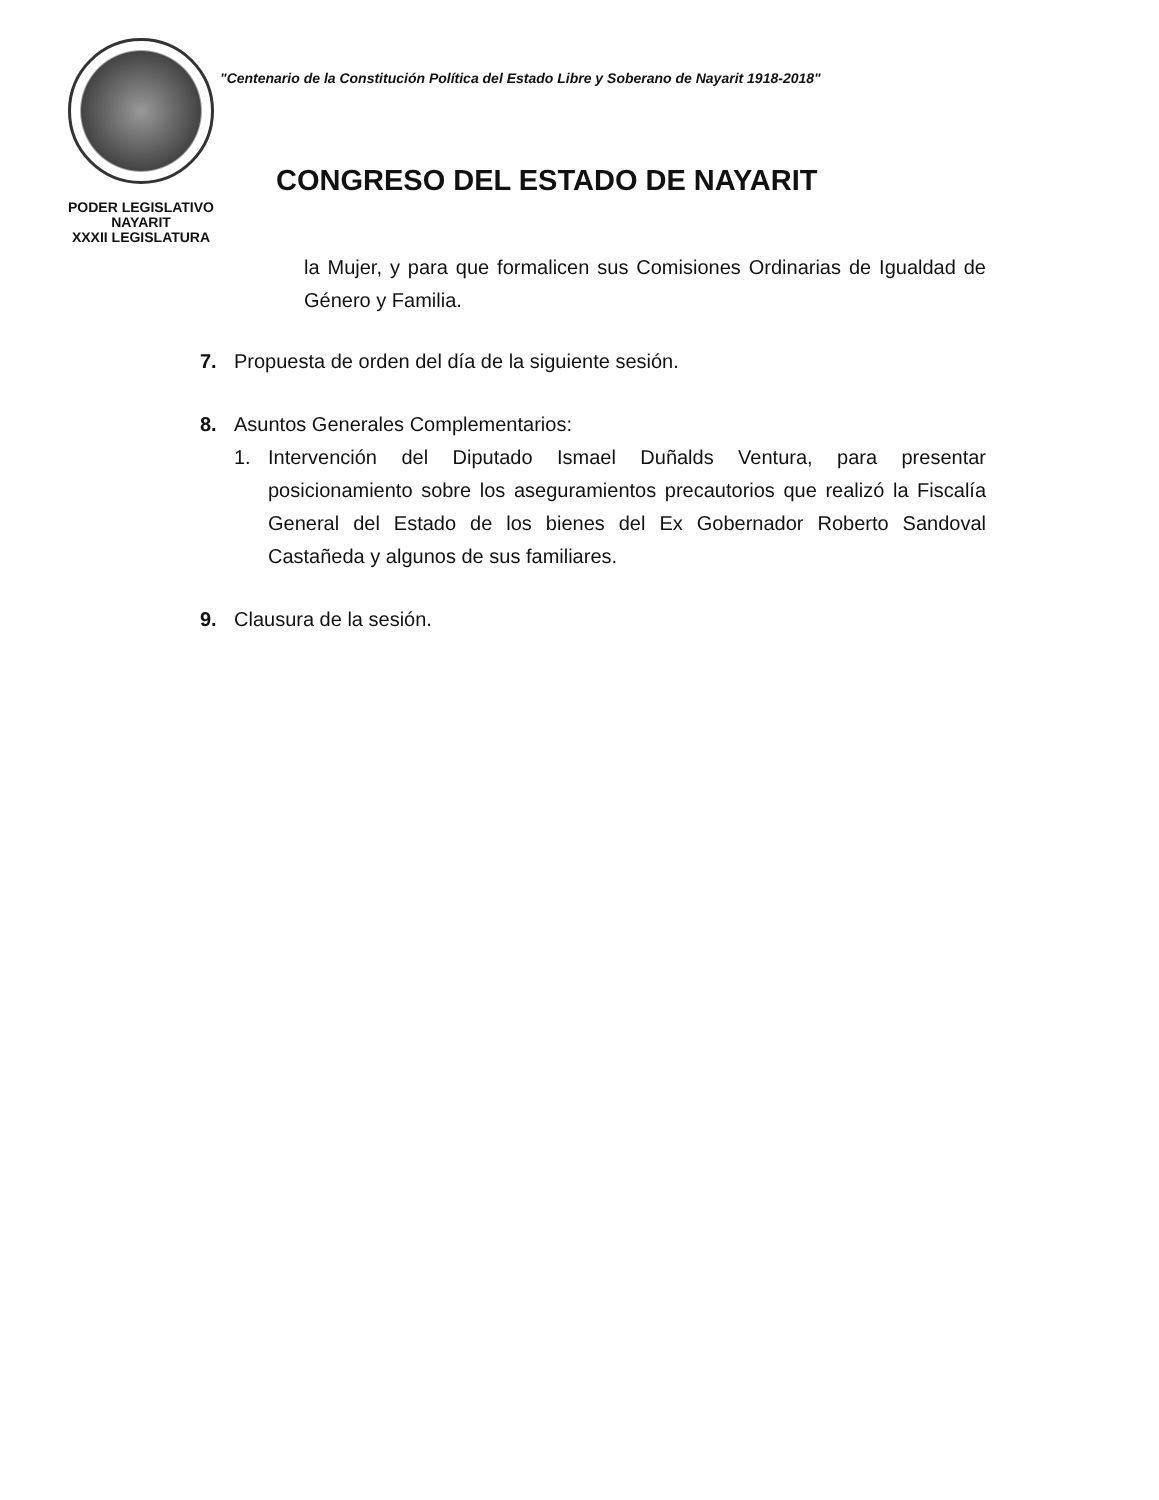PODER LEGISLATIVO
NAYARIT
XXXII LEGISLATURA
"Centenario de la Constitución Política del Estado Libre y Soberano de Nayarit 1918-2018"
CONGRESO DEL ESTADO DE NAYARIT
la Mujer, y para que formalicen sus Comisiones Ordinarias de Igualdad de Género y Familia.
7. Propuesta de orden del día de la siguiente sesión.
8. Asuntos Generales Complementarios:
1. Intervención del Diputado Ismael Duñalds Ventura, para presentar posicionamiento sobre los aseguramientos precautorios que realizó la Fiscalía General del Estado de los bienes del Ex Gobernador Roberto Sandoval Castañeda y algunos de sus familiares.
9. Clausura de la sesión.